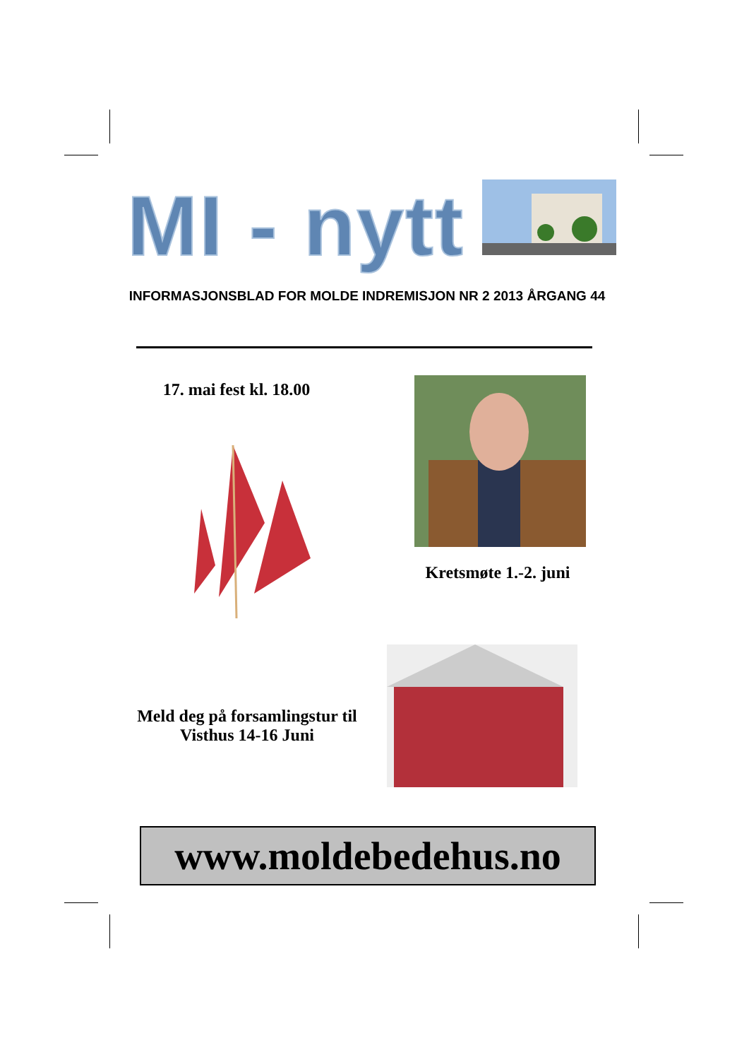MI - nytt
INFORMASJONSBLAD FOR MOLDE INDREMISJON NR 2 2013 ÅRGANG 44
17. mai fest kl. 18.00
Kretsmøte 1.-2. juni
Meld deg på forsamlingstur til Visthus 14-16 Juni
www.moldebedehus.no